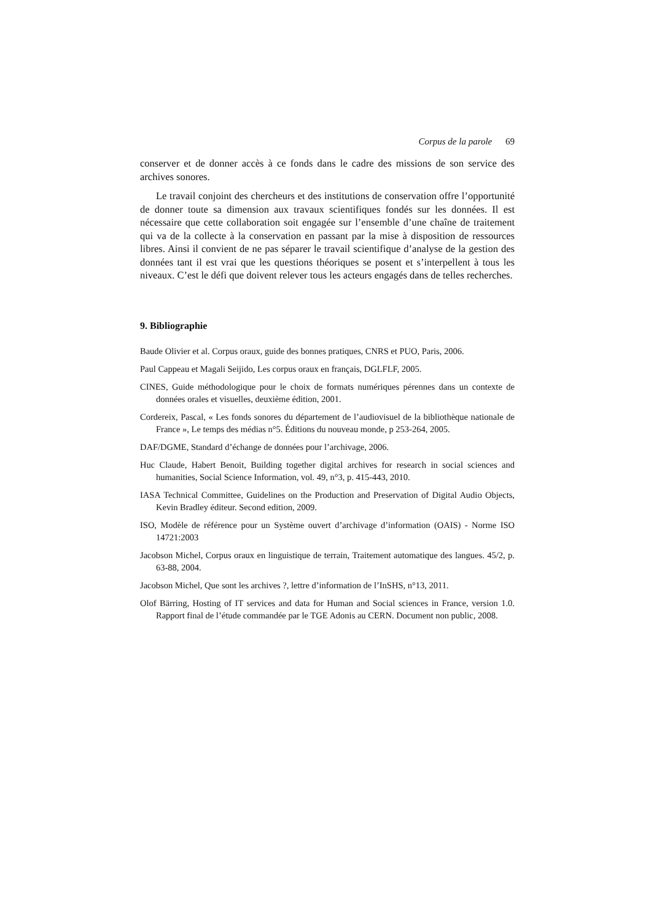Corpus de la parole 69
conserver et de donner accès à ce fonds dans le cadre des missions de son service des archives sonores.
Le travail conjoint des chercheurs et des institutions de conservation offre l’opportunité de donner toute sa dimension aux travaux scientifiques fondés sur les données. Il est nécessaire que cette collaboration soit engagée sur l’ensemble d’une chaîne de traitement qui va de la collecte à la conservation en passant par la mise à disposition de ressources libres. Ainsi il convient de ne pas séparer le travail scientifique d’analyse de la gestion des données tant il est vrai que les questions théoriques se posent et s’interpellent à tous les niveaux. C’est le défi que doivent relever tous les acteurs engagés dans de telles recherches.
9. Bibliographie
Baude Olivier et al. Corpus oraux, guide des bonnes pratiques, CNRS et PUO, Paris, 2006.
Paul Cappeau et Magali Seijido, Les corpus oraux en français, DGLFLF, 2005.
CINES, Guide méthodologique pour le choix de formats numériques pérennes dans un contexte de données orales et visuelles, deuxième édition, 2001.
Cordereix, Pascal, « Les fonds sonores du département de l’audiovisuel de la bibliothèque nationale de France », Le temps des médias n°5. Éditions du nouveau monde, p 253-264, 2005.
DAF/DGME, Standard d’échange de données pour l’archivage, 2006.
Huc Claude, Habert Benoit, Building together digital archives for research in social sciences and humanities, Social Science Information, vol. 49, n°3, p. 415-443, 2010.
IASA Technical Committee, Guidelines on the Production and Preservation of Digital Audio Objects, Kevin Bradley éditeur. Second edition, 2009.
ISO, Modèle de référence pour un Système ouvert d’archivage d’information (OAIS) - Norme ISO 14721:2003
Jacobson Michel, Corpus oraux en linguistique de terrain, Traitement automatique des langues. 45/2, p. 63-88, 2004.
Jacobson Michel, Que sont les archives ?, lettre d’information de l’InSHS, n°13, 2011.
Olof Bärring, Hosting of IT services and data for Human and Social sciences in France, version 1.0. Rapport final de l’étude commandée par le TGE Adonis au CERN. Document non public, 2008.